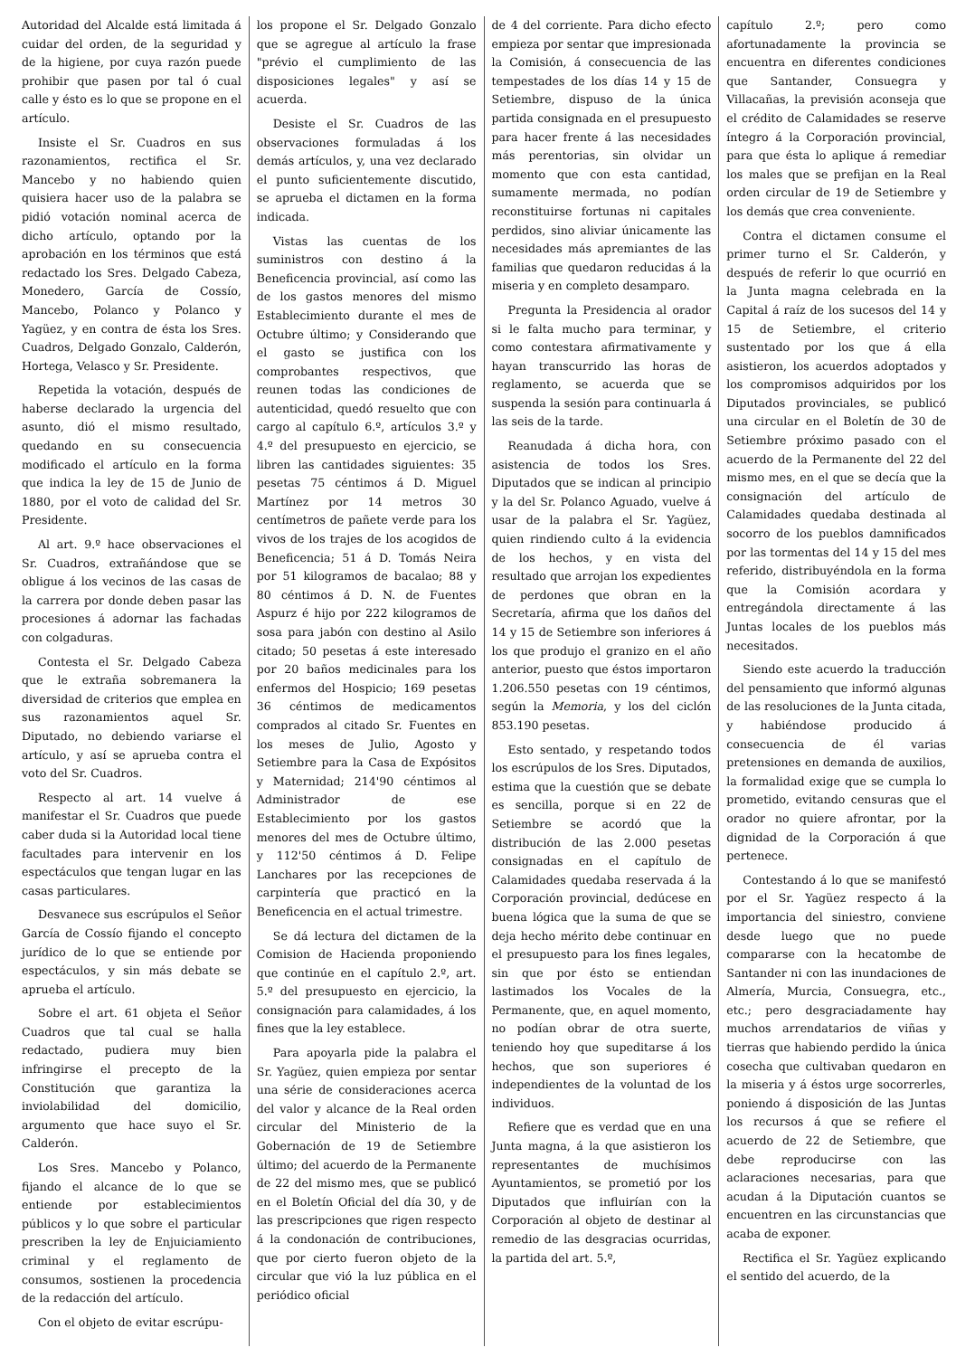Autoridad del Alcalde está limitada á cuidar del orden, de la seguridad y de la higiene, por cuya razón puede prohibir que pasen por tal ó cual calle y ésto es lo que se propone en el artículo.
Insiste el Sr. Cuadros en sus razonamientos, rectifica el Sr. Mancebo y no habiendo quien quisiera hacer uso de la palabra se pidió votación nominal acerca de dicho artículo, optando por la aprobación en los términos que está redactado los Sres. Delgado Cabeza, Monedero, García de Cossío, Mancebo, Polanco y Polanco y Yagüez, y en contra de ésta los Sres. Cuadros, Delgado Gonzalo, Calderón, Hortega, Velasco y Sr. Presidente.
Repetida la votación, después de haberse declarado la urgencia del asunto, dió el mismo resultado, quedando en su consecuencia modificado el artículo en la forma que indica la ley de 15 de Junio de 1880, por el voto de calidad del Sr. Presidente.
Al art. 9.º hace observaciones el Sr. Cuadros, extrañándose que se obligue á los vecinos de las casas de la carrera por donde deben pasar las procesiones á adornar las fachadas con colgaduras.
Contesta el Sr. Delgado Cabeza que le extraña sobremanera la diversidad de criterios que emplea en sus razonamientos aquel Sr. Diputado, no debiendo variarse el artículo, y así se aprueba contra el voto del Sr. Cuadros.
Respecto al art. 14 vuelve á manifestar el Sr. Cuadros que puede caber duda si la Autoridad local tiene facultades para intervenir en los espectáculos que tengan lugar en las casas particulares.
Desvanece sus escrúpulos el Señor García de Cossío fijando el concepto jurídico de lo que se entiende por espectáculos, y sin más debate se aprueba el artículo.
Sobre el art. 61 objeta el Señor Cuadros que tal cual se halla redactado, pudiera muy bien infringirse el precepto de la Constitución que garantiza la inviolabilidad del domicilio, argumento que hace suyo el Sr. Calderón.
Los Sres. Mancebo y Polanco, fijando el alcance de lo que se entiende por establecimientos públicos y lo que sobre el particular prescriben la ley de Enjuiciamiento criminal y el reglamento de consumos, sostienen la procedencia de la redacción del artículo.
Con el objeto de evitar escrúpu-
los propone el Sr. Delgado Gonzalo que se agregue al artículo la frase "prévio el cumplimiento de las disposiciones legales" y así se acuerda.
Desiste el Sr. Cuadros de las observaciones formuladas á los demás artículos, y, una vez declarado el punto suficientemente discutido, se aprueba el dictamen en la forma indicada.
Vistas las cuentas de los suministros con destino á la Beneficencia provincial, así como las de los gastos menores del mismo Establecimiento durante el mes de Octubre último; y Considerando que el gasto se justifica con los comprobantes respectivos, que reunen todas las condiciones de autenticidad, quedó resuelto que con cargo al capítulo 6.º, artículos 3.º y 4.º del presupuesto en ejercicio, se libren las cantidades siguientes: 35 pesetas 75 céntimos á D. Miguel Martínez por 14 metros 30 centímetros de pañete verde para los vivos de los trajes de los acogidos de Beneficencia; 51 á D. Tomás Neira por 51 kilogramos de bacalao; 88 y 80 céntimos á D. N. de Fuentes Aspurz é hijo por 222 kilogramos de sosa para jabón con destino al Asilo citado; 50 pesetas á este interesado por 20 baños medicinales para los enfermos del Hospicio; 169 pesetas 36 céntimos de medicamentos comprados al citado Sr. Fuentes en los meses de Julio, Agosto y Setiembre para la Casa de Expósitos y Maternidad; 214'90 céntimos al Administrador de ese Establecimiento por los gastos menores del mes de Octubre último, y 112'50 céntimos á D. Felipe Lanchares por las recepciones de carpintería que practicó en la Beneficencia en el actual trimestre.
Se dá lectura del dictamen de la Comision de Hacienda proponiendo que continúe en el capítulo 2.º, art. 5.º del presupuesto en ejercicio, la consignación para calamidades, á los fines que la ley establece.
Para apoyarla pide la palabra el Sr. Yagüez, quien empieza por sentar una série de consideraciones acerca del valor y alcance de la Real orden circular del Ministerio de la Gobernación de 19 de Setiembre último; del acuerdo de la Permanente de 22 del mismo mes, que se publicó en el Boletín Oficial del día 30, y de las prescripciones que rigen respecto á la condonación de contribuciones, que por cierto fueron objeto de la circular que vió la luz pública en el periódico oficial
de 4 del corriente. Para dicho efecto empieza por sentar que impresionada la Comisión, á consecuencia de las tempestades de los días 14 y 15 de Setiembre, dispuso de la única partida consignada en el presupuesto para hacer frente á las necesidades más perentorias, sin olvidar un momento que con esta cantidad, sumamente mermada, no podían reconstituirse fortunas ni capitales perdidos, sino aliviar únicamente las necesidades más apremiantes de las familias que quedaron reducidas á la miseria y en completo desamparo.
Pregunta la Presidencia al orador si le falta mucho para terminar, y como contestara afirmativamente y hayan transcurrido las horas de reglamento, se acuerda que se suspenda la sesión para continuarla á las seis de la tarde.
Reanudada á dicha hora, con asistencia de todos los Sres. Diputados que se indican al principio y la del Sr. Polanco Aguado, vuelve á usar de la palabra el Sr. Yagüez, quien rindiendo culto á la evidencia de los hechos, y en vista del resultado que arrojan los expedientes de perdones que obran en la Secretaría, afirma que los daños del 14 y 15 de Setiembre son inferiores á los que produjo el granizo en el año anterior, puesto que éstos importaron 1.206.550 pesetas con 19 céntimos, según la Memoria, y los del ciclón 853.190 pesetas.
Esto sentado, y respetando todos los escrúpulos de los Sres. Diputados, estima que la cuestión que se debate es sencilla, porque si en 22 de Setiembre se acordó que la distribución de las 2.000 pesetas consignadas en el capítulo de Calamidades quedaba reservada á la Corporación provincial, dedúcese en buena lógica que la suma de que se deja hecho mérito debe continuar en el presupuesto para los fines legales, sin que por ésto se entiendan lastimados los Vocales de la Permanente, que, en aquel momento, no podían obrar de otra suerte, teniendo hoy que supeditarse á los hechos, que son superiores é independientes de la voluntad de los individuos.
Refiere que es verdad que en una Junta magna, á la que asistieron los representantes de muchísimos Ayuntamientos, se prometió por los Diputados que influirían con la Corporación al objeto de destinar al remedio de las desgracias ocurridas, la partida del art. 5.º,
capítulo 2.º; pero como afortunadamente la provincia se encuentra en diferentes condiciones que Santander, Consuegra y Villacañas, la previsión aconseja que el crédito de Calamidades se reserve íntegro á la Corporación provincial, para que ésta lo aplique á remediar los males que se prefijan en la Real orden circular de 19 de Setiembre y los demás que crea conveniente.
Contra el dictamen consume el primer turno el Sr. Calderón, y después de referir lo que ocurrió en la Junta magna celebrada en la Capital á raíz de los sucesos del 14 y 15 de Setiembre, el criterio sustentado por los que á ella asistieron, los acuerdos adoptados y los compromisos adquiridos por los Diputados provinciales, se publicó una circular en el Boletín de 30 de Setiembre próximo pasado con el acuerdo de la Permanente del 22 del mismo mes, en el que se decía que la consignación del artículo de Calamidades quedaba destinada al socorro de los pueblos damnificados por las tormentas del 14 y 15 del mes referido, distribuyéndola en la forma que la Comisión acordara y entregándola directamente á las Juntas locales de los pueblos más necesitados.
Siendo este acuerdo la traducción del pensamiento que informó algunas de las resoluciones de la Junta citada, y habiéndose producido á consecuencia de él varias pretensiones en demanda de auxilios, la formalidad exige que se cumpla lo prometido, evitando censuras que el orador no quiere afrontar, por la dignidad de la Corporación á que pertenece.
Contestando á lo que se manifestó por el Sr. Yagüez respecto á la importancia del siniestro, conviene desde luego que no puede compararse con la hecatombe de Santander ni con las inundaciones de Almería, Murcia, Consuegra, etc., etc.; pero desgraciadamente hay muchos arrendatarios de viñas y tierras que habiendo perdido la única cosecha que cultivaban quedaron en la miseria y á éstos urge socorrerles, poniendo á disposición de las Juntas los recursos á que se refiere el acuerdo de 22 de Setiembre, que debe reproducirse con las aclaraciones necesarias, para que acudan á la Diputación cuantos se encuentren en las circunstancias que acaba de exponer.
Rectifica el Sr. Yagüez explicando el sentido del acuerdo, de la